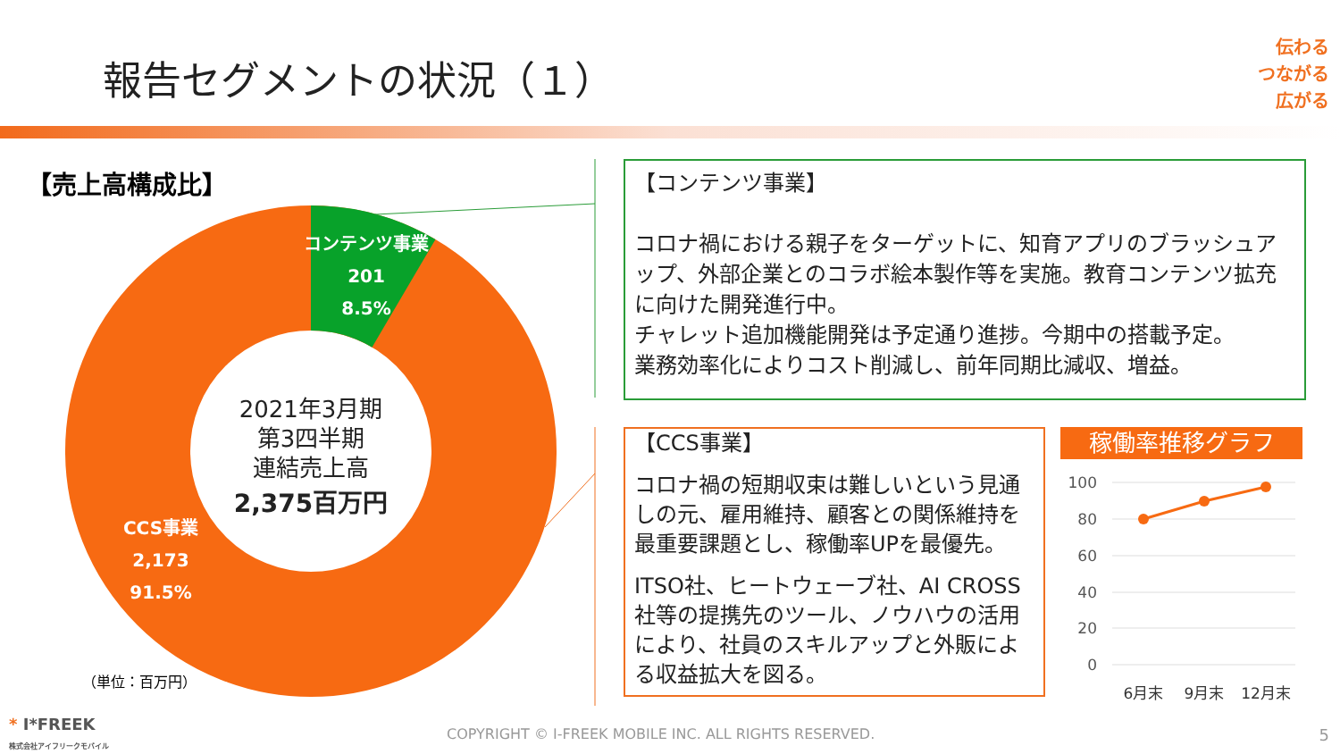報告セグメントの状況（１）
伝わる
つながる
広がる
【売上高構成比】
100
80
60
40
20
0
6月末
9月末
12月末
コンテンツ事業
201
8.5%
CCS事業
2,173
91.5%
2021年3月期
第3四半期
連結売上高
2,375百万円
【コンテンツ事業】
コロナ禍における親子をターゲットに、知育アプリのブラッシュアップ、外部企業とのコラボ絵本製作等を実施。教育コンテンツ拡充に向けた開発進行中。
チャレット追加機能開発は予定通り進捗。今期中の搭載予定。
業務効率化によりコスト削減し、前年同期比減収、増益。
【CCS事業】
コロナ禍の短期収束は難しいという見通しの元、雇用維持、顧客との関係維持を最重要課題とし、稼働率UPを最優先。
ITSO社、ヒートウェーブ社、AI CROSS社等の提携先のツール、ノウハウの活用により、社員のスキルアップと外販による収益拡大を図る。
稼働率推移グラフ
（単位：百万円）
* I*FREEK
株式会社アイフリークモバイル
COPYRIGHT © I-FREEK MOBILE INC. ALL RIGHTS RESERVED.
5